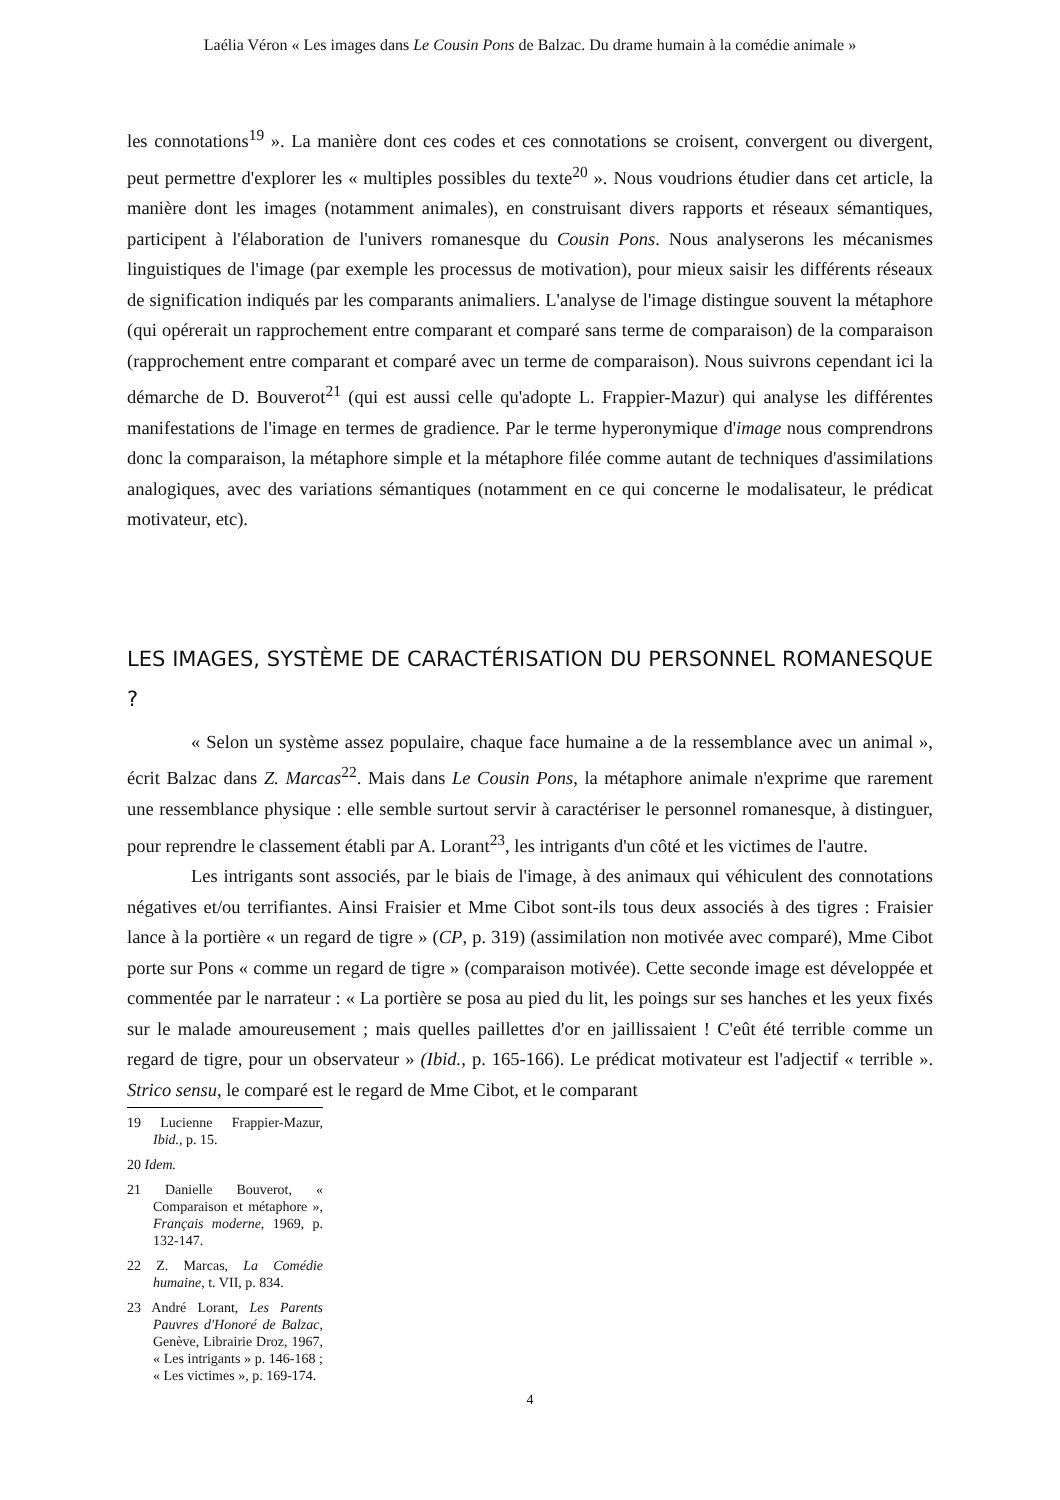Laélia Véron « Les images dans Le Cousin Pons de Balzac. Du drame humain à la comédie animale »
les connotations<sup>19</sup> ». La manière dont ces codes et ces connotations se croisent, convergent ou divergent, peut permettre d'explorer les « multiples possibles du texte<sup>20</sup> ». Nous voudrions étudier dans cet article, la manière dont les images (notamment animales), en construisant divers rapports et réseaux sémantiques, participent à l'élaboration de l'univers romanesque du Cousin Pons. Nous analyserons les mécanismes linguistiques de l'image (par exemple les processus de motivation), pour mieux saisir les différents réseaux de signification indiqués par les comparants animaliers. L'analyse de l'image distingue souvent la métaphore (qui opérerait un rapprochement entre comparant et comparé sans terme de comparaison) de la comparaison (rapprochement entre comparant et comparé avec un terme de comparaison). Nous suivrons cependant ici la démarche de D. Bouverot<sup>21</sup> (qui est aussi celle qu'adopte L. Frappier-Mazur) qui analyse les différentes manifestations de l'image en termes de gradience. Par le terme hyperonymique d'image nous comprendrons donc la comparaison, la métaphore simple et la métaphore filée comme autant de techniques d'assimilations analogiques, avec des variations sémantiques (notamment en ce qui concerne le modalisateur, le prédicat motivateur, etc).
LES IMAGES, SYSTÈME DE CARACTÉRISATION DU PERSONNEL ROMANESQUE ?
« Selon un système assez populaire, chaque face humaine a de la ressemblance avec un animal », écrit Balzac dans Z. Marcas<sup>22</sup>. Mais dans Le Cousin Pons, la métaphore animale n'exprime que rarement une ressemblance physique : elle semble surtout servir à caractériser le personnel romanesque, à distinguer, pour reprendre le classement établi par A. Lorant<sup>23</sup>, les intrigants d'un côté et les victimes de l'autre.
Les intrigants sont associés, par le biais de l'image, à des animaux qui véhiculent des connotations négatives et/ou terrifiantes. Ainsi Fraisier et Mme Cibot sont-ils tous deux associés à des tigres : Fraisier lance à la portière « un regard de tigre » (CP, p. 319) (assimilation non motivée avec comparé), Mme Cibot porte sur Pons « comme un regard de tigre » (comparaison motivée). Cette seconde image est développée et commentée par le narrateur : « La portière se posa au pied du lit, les poings sur ses hanches et les yeux fixés sur le malade amoureusement ; mais quelles paillettes d'or en jaillissaient ! C'eût été terrible comme un regard de tigre, pour un observateur » (Ibid., p. 165-166). Le prédicat motivateur est l'adjectif « terrible ». Strico sensu, le comparé est le regard de Mme Cibot, et le comparant
19 Lucienne Frappier-Mazur, Ibid., p. 15.
20 Idem.
21 Danielle Bouverot, « Comparaison et métaphore », Français moderne, 1969, p. 132-147.
22 Z. Marcas, La Comédie humaine, t. VII, p. 834.
23 André Lorant, Les Parents Pauvres d'Honoré de Balzac, Genève, Librairie Droz, 1967, « Les intrigants » p. 146-168 ; « Les victimes », p. 169-174.
4